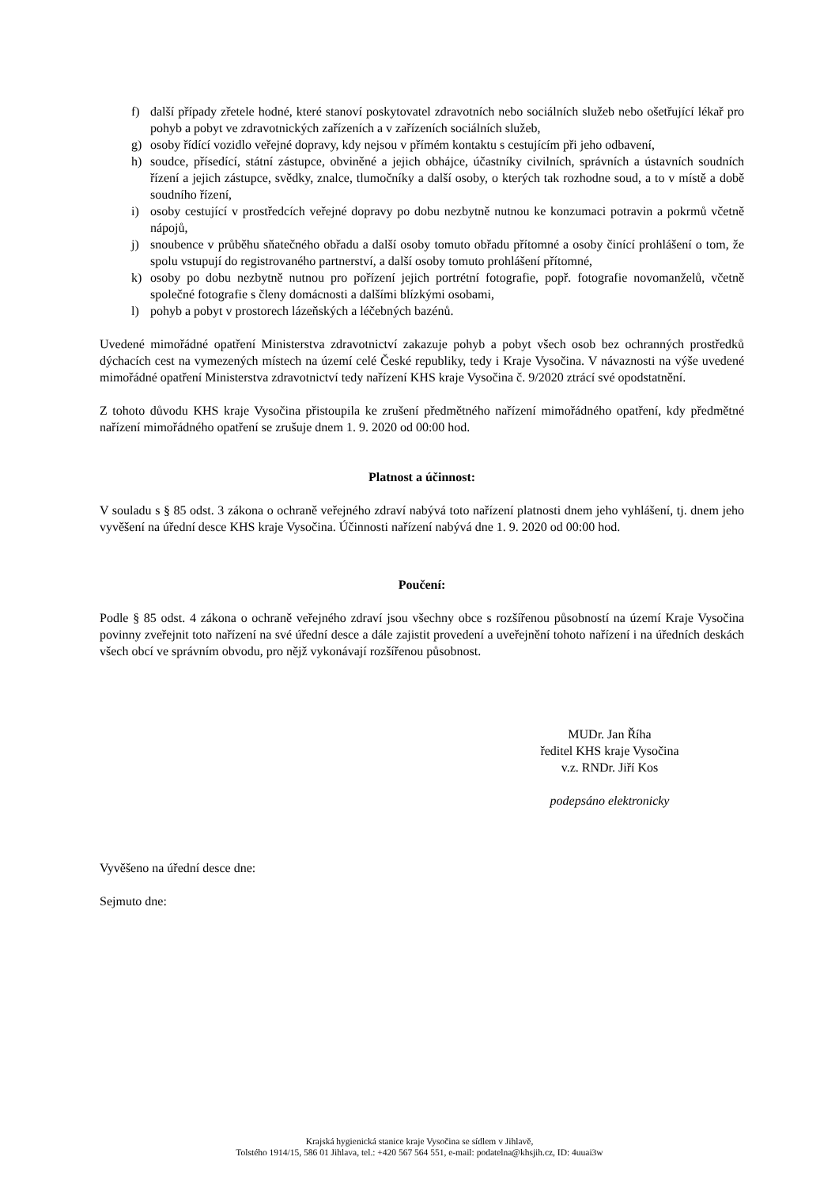f) další případy zřetele hodné, které stanoví poskytovatel zdravotních nebo sociálních služeb nebo ošetřující lékař pro pohyb a pobyt ve zdravotnických zařízeních a v zařízeních sociálních služeb,
g) osoby řídící vozidlo veřejné dopravy, kdy nejsou v přímém kontaktu s cestujícím při jeho odbavení,
h) soudce, přísedící, státní zástupce, obviněné a jejich obhájce, účastníky civilních, správních a ústavních soudních řízení a jejich zástupce, svědky, znalce, tlumočníky a další osoby, o kterých tak rozhodne soud, a to v místě a době soudního řízení,
i) osoby cestující v prostředcích veřejné dopravy po dobu nezbytně nutnou ke konzumaci potravin a pokrmů včetně nápojů,
j) snoubence v průběhu sňatečného obřadu a další osoby tomuto obřadu přítomné a osoby činící prohlášení o tom, že spolu vstupují do registrovaného partnerství, a další osoby tomuto prohlášení přítomné,
k) osoby po dobu nezbytně nutnou pro pořízení jejich portrétní fotografie, popř. fotografie novomanželů, včetně společné fotografie s členy domácnosti a dalšími blízkými osobami,
l) pohyb a pobyt v prostorech lázeňských a léčebných bazénů.
Uvedené mimořádné opatření Ministerstva zdravotnictví zakazuje pohyb a pobyt všech osob bez ochranných prostředků dýchacích cest na vymezených místech na území celé České republiky, tedy i Kraje Vysočina. V návaznosti na výše uvedené mimořádné opatření Ministerstva zdravotnictví tedy nařízení KHS kraje Vysočina č. 9/2020 ztrácí své opodstatnění.
Z tohoto důvodu KHS kraje Vysočina přistoupila ke zrušení předmětného nařízení mimořádného opatření, kdy předmětné nařízení mimořádného opatření se zrušuje dnem 1. 9. 2020 od 00:00 hod.
Platnost a účinnost:
V souladu s § 85 odst. 3 zákona o ochraně veřejného zdraví nabývá toto nařízení platnosti dnem jeho vyhlášení, tj. dnem jeho vyvěšení na úřední desce KHS kraje Vysočina. Účinnosti nařízení nabývá dne 1. 9. 2020 od 00:00 hod.
Poučení:
Podle § 85 odst. 4 zákona o ochraně veřejného zdraví jsou všechny obce s rozšířenou působností na území Kraje Vysočina povinny zveřejnit toto nařízení na své úřední desce a dále zajistit provedení a uveřejnění tohoto nařízení i na úředních deskách všech obcí ve správním obvodu, pro nějž vykonávají rozšířenou působnost.
MUDr. Jan Říha
ředitel KHS kraje Vysočina
v.z. RNDr. Jiří Kos
podepsáno elektronicky
Vyvěšeno na úřední desce dne:
Sejmuto dne:
Krajská hygienická stanice kraje Vysočina se sídlem v Jihlavě,
Tolstého 1914/15, 586 01 Jihlava, tel.: +420 567 564 551, e-mail: podatelna@khsjih.cz, ID: 4uuai3w